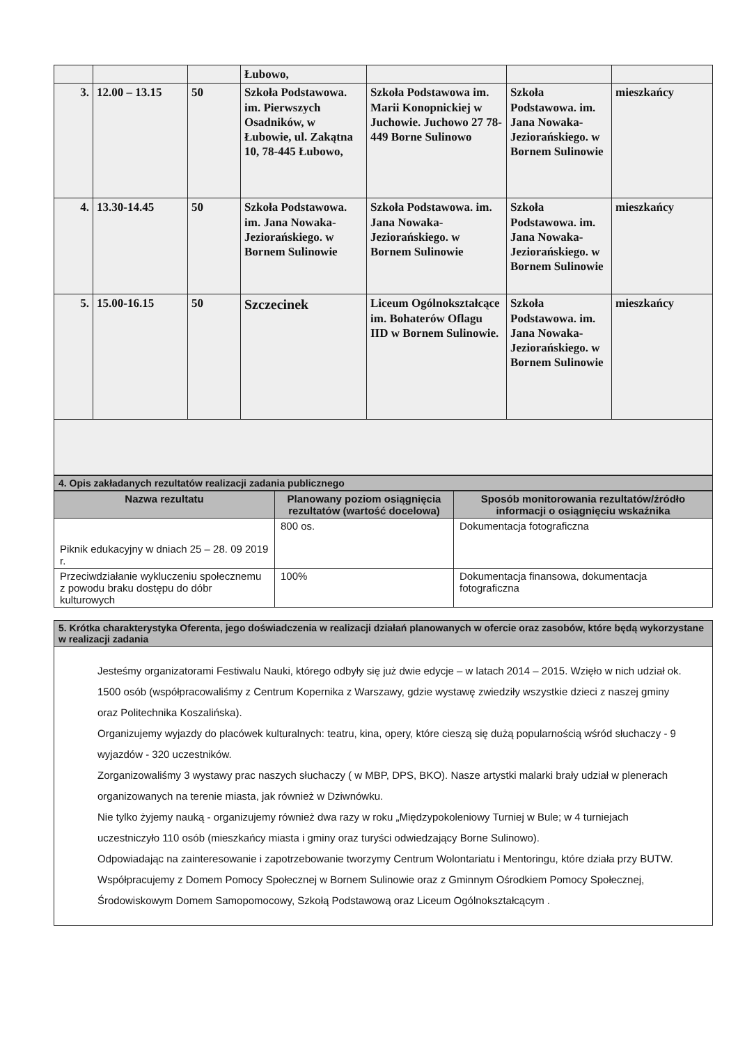| | | | Łubowo, | | | |
| 3. | 12.00 – 13.15 | 50 | Szkoła Podstawowa. im. Pierwszych Osadników, w Łubowie, ul. Zakątna 10, 78-445 Łubowo, | Szkoła Podstawowa im. Marii Konopnickiej w Juchowie. Juchowo 27 78-449 Borne Sulinowo | Szkoła Podstawowa. im. Jana Nowaka-Jeziorańskiego. w Bornem Sulinowie | mieszkańcy |
| 4. | 13.30-14.45 | 50 | Szkoła Podstawowa. im. Jana Nowaka-Jeziorańskiego. w Bornem Sulinowie | Szkoła Podstawowa. im. Jana Nowaka-Jeziorańskiego. w Bornem Sulinowie | Szkoła Podstawowa. im. Jana Nowaka-Jeziorańskiego. w Bornem Sulinowie | mieszkańcy |
| 5. | 15.00-16.15 | 50 | Szczecinek | Liceum Ogólnokształcące im. Bohaterów Oflagu IID w Bornem Sulinowie. | Szkoła Podstawowa. im. Jana Nowaka-Jeziorańskiego. w Bornem Sulinowie | mieszkańcy |
4. Opis zakładanych rezultatów realizacji zadania publicznego
| Nazwa rezultatu | Planowany poziom osiągnięcia rezultatów (wartość docelowa) | Sposób monitorowania rezultatów/źródło informacji o osiągnięciu wskaźnika |
| --- | --- | --- |
| Piknik edukacyjny w dniach 25 – 28. 09 2019 r. | 800 os. | Dokumentacja fotograficzna |
| Przeciwdziałanie wykluczeniu społecznemu z powodu braku dostępu do dóbr kulturowych | 100% | Dokumentacja finansowa, dokumentacja fotograficzna |
5. Krótka charakterystyka Oferenta, jego doświadczenia w realizacji działań planowanych w ofercie oraz zasobów, które będą wykorzystane w realizacji zadania
Jesteśmy organizatorami Festiwalu Nauki, którego odbyły się już dwie edycje – w latach 2014 – 2015. Wzięło w nich udział ok. 1500 osób (współpracowaliśmy z Centrum Kopernika z Warszawy, gdzie wystawę zwiedziły wszystkie dzieci z naszej gminy oraz Politechnika Koszalińska).
Organizujemy wyjazdy do placówek kulturalnych: teatru, kina, opery, które cieszą się dużą popularnością wśród słuchaczy - 9 wyjazdów - 320 uczestników.
Zorganizowaliśmy 3 wystawy prac naszych słuchaczy ( w MBP, DPS, BKO). Nasze artystki malarki brały udział w plenerach organizowanych na terenie miasta, jak również w Dziwnówku.
Nie tylko żyjemy nauką - organizujemy również dwa razy w roku „Międzypokoleniowy Turniej w Bule; w 4 turniejach uczestniczyło 110 osób (mieszkańcy miasta i gminy oraz turyści odwiedzający Borne Sulinowo).
Odpowiadając na zainteresowanie i zapotrzebowanie tworzymy Centrum Wolontariatu i Mentoringu, które działa przy BUTW. Współpracujemy z Domem Pomocy Społecznej w Bornem Sulinowie oraz z Gminnym Ośrodkiem Pomocy Społecznej, Środowiskowym Domem Samopomocowy, Szkołą Podstawową oraz Liceum Ogólnokształcącym .